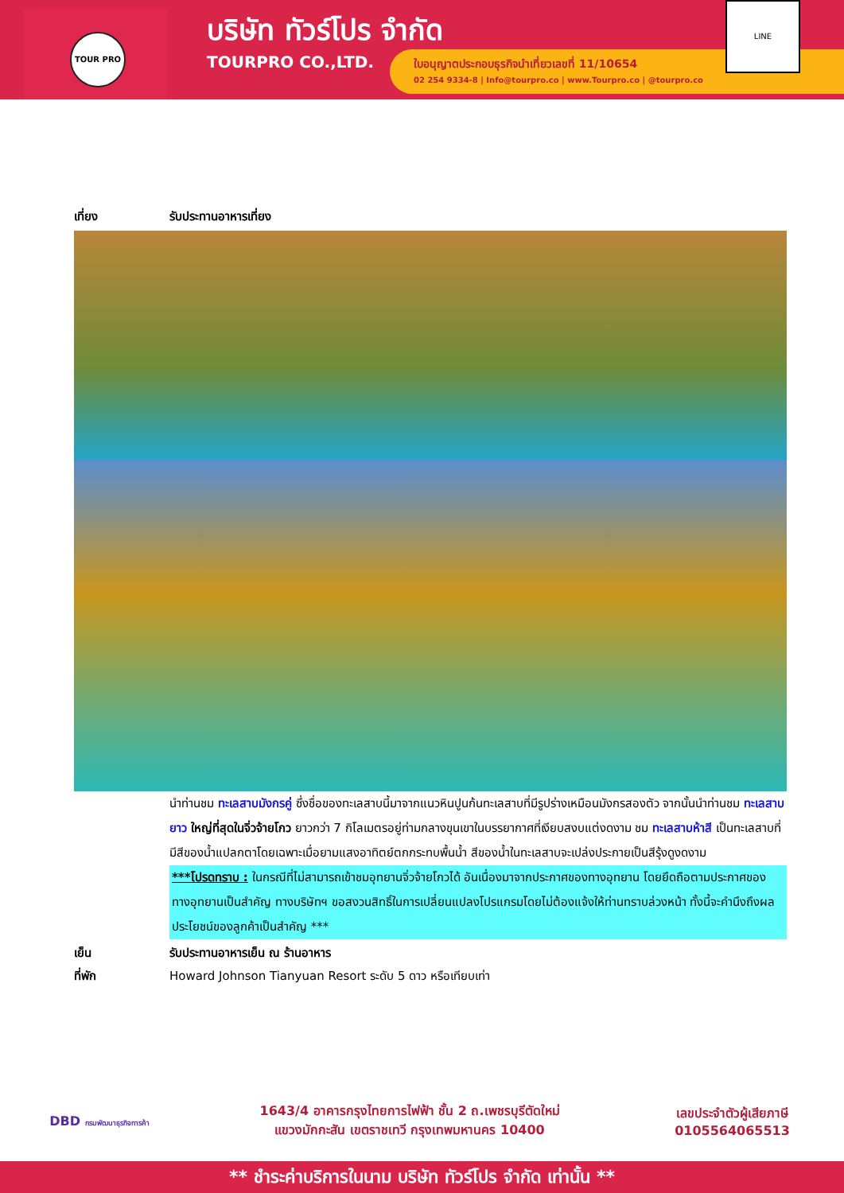TOUR PRO
บริษัท ทัวร์โปร จำกัด
TOURPRO CO.,LTD.
ใบอนุญาตประกอบธุรกิจนำเที่ยวเลขที่ 11/10654
02 254 9334-8 | Info@tourpro.co | www.Tourpro.co | @tourpro.co
LINE
เที่ยง รับประทานอาหารเที่ยง
นำท่านชม ทะเลสาบมังกรคู่ ซึ่งชื่อของทะเลสาบนี้มาจากแนวหินปูนก้นทะเลสาบที่มีรูปร่างเหมือนมังกรสองตัว จากนั้นนำท่านชม ทะเลสาบยาว ใหญ่ที่สุดในจิ่วจ้ายโกว ยาวกว่า 7 กิโลเมตรอยู่ท่ามกลางขุนเขาในบรรยากาศที่เงียบสงบแต่งดงาม ชม ทะเลสาบห้าสี เป็นทะเลสาบที่มีสีของน้ำแปลกตาโดยเฉพาะเมื่อยามแสงอาทิตย์ตกกระทบพื้นน้ำ สีของน้ำในทะเลสาบจะเปล่งประกายเป็นสีรุ้งดูงดงาม
***โปรดทราบ : ในกรณีที่ไม่สามารถเข้าชมอุทยานจิ่วจ้ายโกวได้ อันเนื่องมาจากประกาศของทางอุทยาน โดยยึดถือตามประกาศของทางอุทยานเป็นสำคัญ ทางบริษัทฯ ขอสงวนสิทธิ์ในการเปลี่ยนแปลงโปรแกรมโดยไม่ต้องแจ้งให้ท่านทราบล่วงหน้า ทั้งนี้จะคำนึงถึงผลประโยชน์ของลูกค้าเป็นสำคัญ ***
เย็น รับประทานอาหารเย็น ณ ร้านอาหาร
ที่พัก Howard Johnson Tianyuan Resort ระดับ 5 ดาว หรือเทียบเท่า
DBD กรมพัฒนาธุรกิจการค้า
1643/4 อาคารกรุงไทยการไฟฟ้า ชั้น 2 ถ.เพชรบุรีตัดใหม่
แขวงมักกะสัน เขตราชเทวี กรุงเทพมหานคร 10400
เลขประจำตัวผู้เสียภาษี
0105564065513
** ชำระค่าบริการในนาม บริษัท ทัวร์โปร จำกัด เท่านั้น **